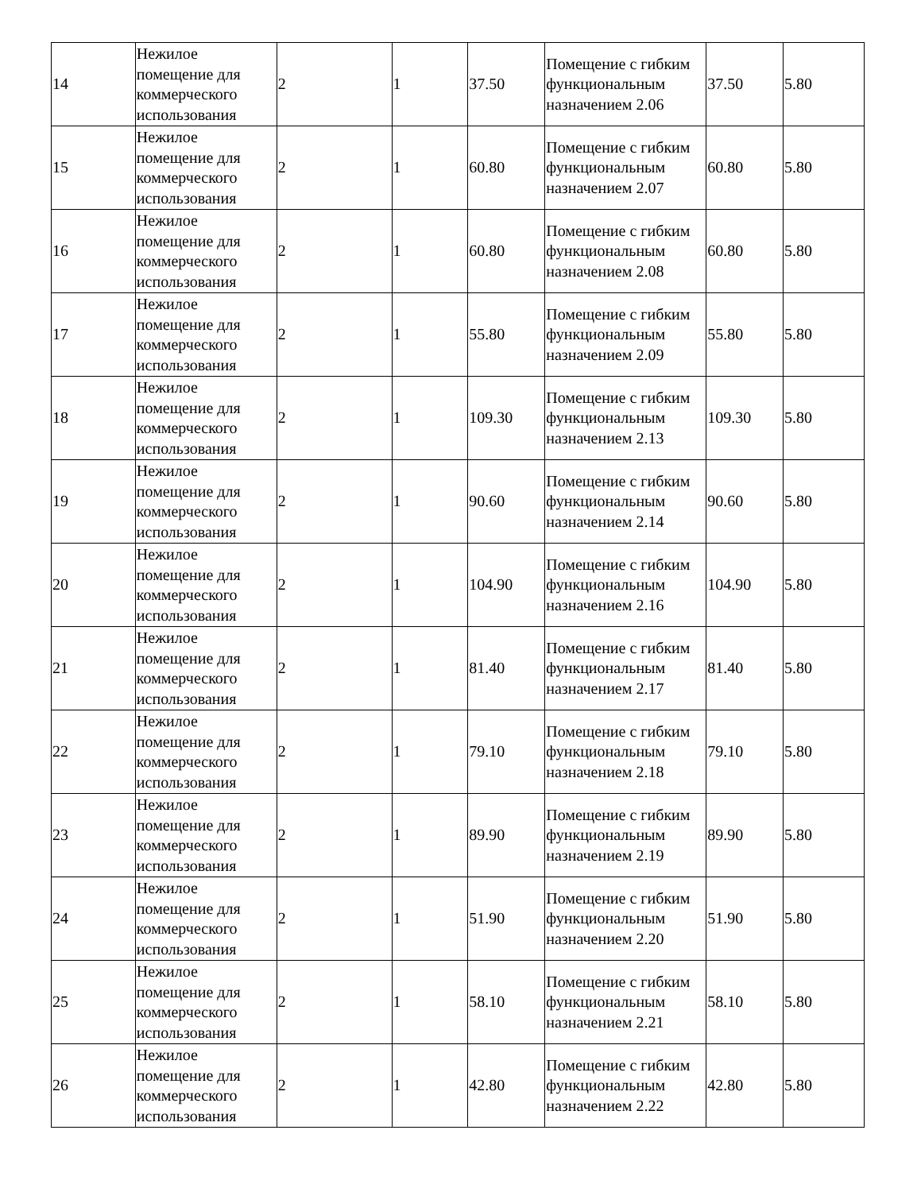| 14 | Нежилое помещение для коммерческого использования | 2 | 1 | 37.50 | Помещение с гибким функциональным назначением 2.06 | 37.50 | 5.80 |
| 15 | Нежилое помещение для коммерческого использования | 2 | 1 | 60.80 | Помещение с гибким функциональным назначением 2.07 | 60.80 | 5.80 |
| 16 | Нежилое помещение для коммерческого использования | 2 | 1 | 60.80 | Помещение с гибким функциональным назначением 2.08 | 60.80 | 5.80 |
| 17 | Нежилое помещение для коммерческого использования | 2 | 1 | 55.80 | Помещение с гибким функциональным назначением 2.09 | 55.80 | 5.80 |
| 18 | Нежилое помещение для коммерческого использования | 2 | 1 | 109.30 | Помещение с гибким функциональным назначением 2.13 | 109.30 | 5.80 |
| 19 | Нежилое помещение для коммерческого использования | 2 | 1 | 90.60 | Помещение с гибким функциональным назначением 2.14 | 90.60 | 5.80 |
| 20 | Нежилое помещение для коммерческого использования | 2 | 1 | 104.90 | Помещение с гибким функциональным назначением 2.16 | 104.90 | 5.80 |
| 21 | Нежилое помещение для коммерческого использования | 2 | 1 | 81.40 | Помещение с гибким функциональным назначением 2.17 | 81.40 | 5.80 |
| 22 | Нежилое помещение для коммерческого использования | 2 | 1 | 79.10 | Помещение с гибким функциональным назначением 2.18 | 79.10 | 5.80 |
| 23 | Нежилое помещение для коммерческого использования | 2 | 1 | 89.90 | Помещение с гибким функциональным назначением 2.19 | 89.90 | 5.80 |
| 24 | Нежилое помещение для коммерческого использования | 2 | 1 | 51.90 | Помещение с гибким функциональным назначением 2.20 | 51.90 | 5.80 |
| 25 | Нежилое помещение для коммерческого использования | 2 | 1 | 58.10 | Помещение с гибким функциональным назначением 2.21 | 58.10 | 5.80 |
| 26 | Нежилое помещение для коммерческого использования | 2 | 1 | 42.80 | Помещение с гибким функциональным назначением 2.22 | 42.80 | 5.80 |